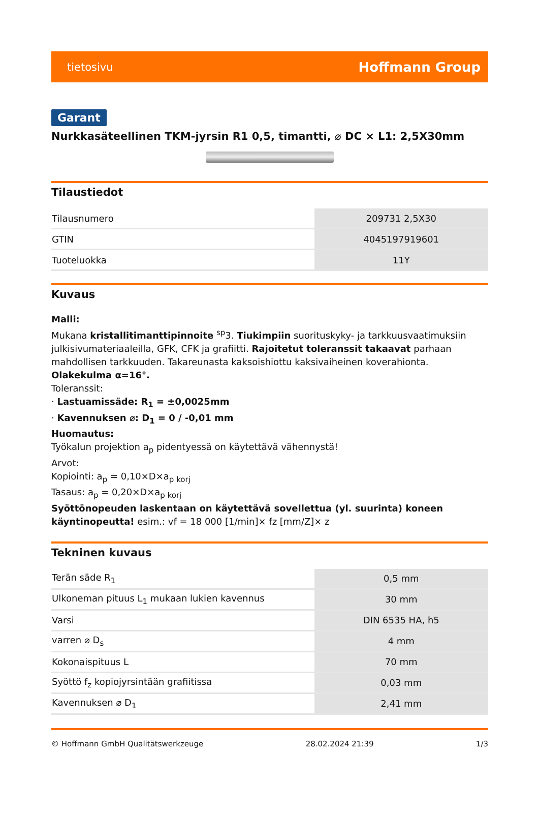tietosivu Hoffmann Group
Garant
Nurkkasäteellinen TKM-jyrsin R1 0,5, timantti, ⌀ DC × L1: 2,5X30mm
Tilaustiedot
| Tilausnumero | 209731 2,5X30 |
| GTIN | 4045197919601 |
| Tuoteluokka | 11Y |
Kuvaus
Malli:
Mukana kristallitimanttipinnoite <sup>sp</sup>3. Tiukimpiin suorituskyky- ja tarkkuusvaatimuksiin julkisivumateriaaleilla, GFK, CFK ja grafiitti. Rajoitetut toleranssit takaavat parhaan mahdollisen tarkkuuden. Takareunasta kaksoishiottu kaksivaiheinen koverahionta. Olakekulma α=16°.
Toleranssit:
· Lastuamissäde: R<sub>1</sub> = ±0,0025mm
· Kavennuksen ⌀: D<sub>1</sub> = 0 / -0,01 mm
Huomautus:
Työkalun projektion a<sub>p</sub> pidentyessä on käytettävä vähennystä!
Arvot:
Kopiointi: a<sub>p</sub> = 0,10×D×a<sub>p korj</sub>
Tasaus: a<sub>p</sub> = 0,20×D×a<sub>p korj</sub>
Syöttönopeuden laskentaan on käytettävä sovellettua (yl. suurinta) koneen käyntinopeutta! esim.: vf = 18 000 [1/min]× fz [mm/Z]× z
Tekninen kuvaus
| Terän säde R<sub>1</sub> | 0,5 mm |
| Ulkoneman pituus L<sub>1</sub> mukaan lukien kavennus | 30 mm |
| Varsi | DIN 6535 HA, h5 |
| varren ⌀ D<sub>s</sub> | 4 mm |
| Kokonaispituus L | 70 mm |
| Syöttö f<sub>z</sub> kopiojyrsintään grafiitissa | 0,03 mm |
| Kavennuksen ⌀ D<sub>1</sub> | 2,41 mm |
© Hoffmann GmbH Qualitätswerkzeuge 28.02.2024 21:39 1/3